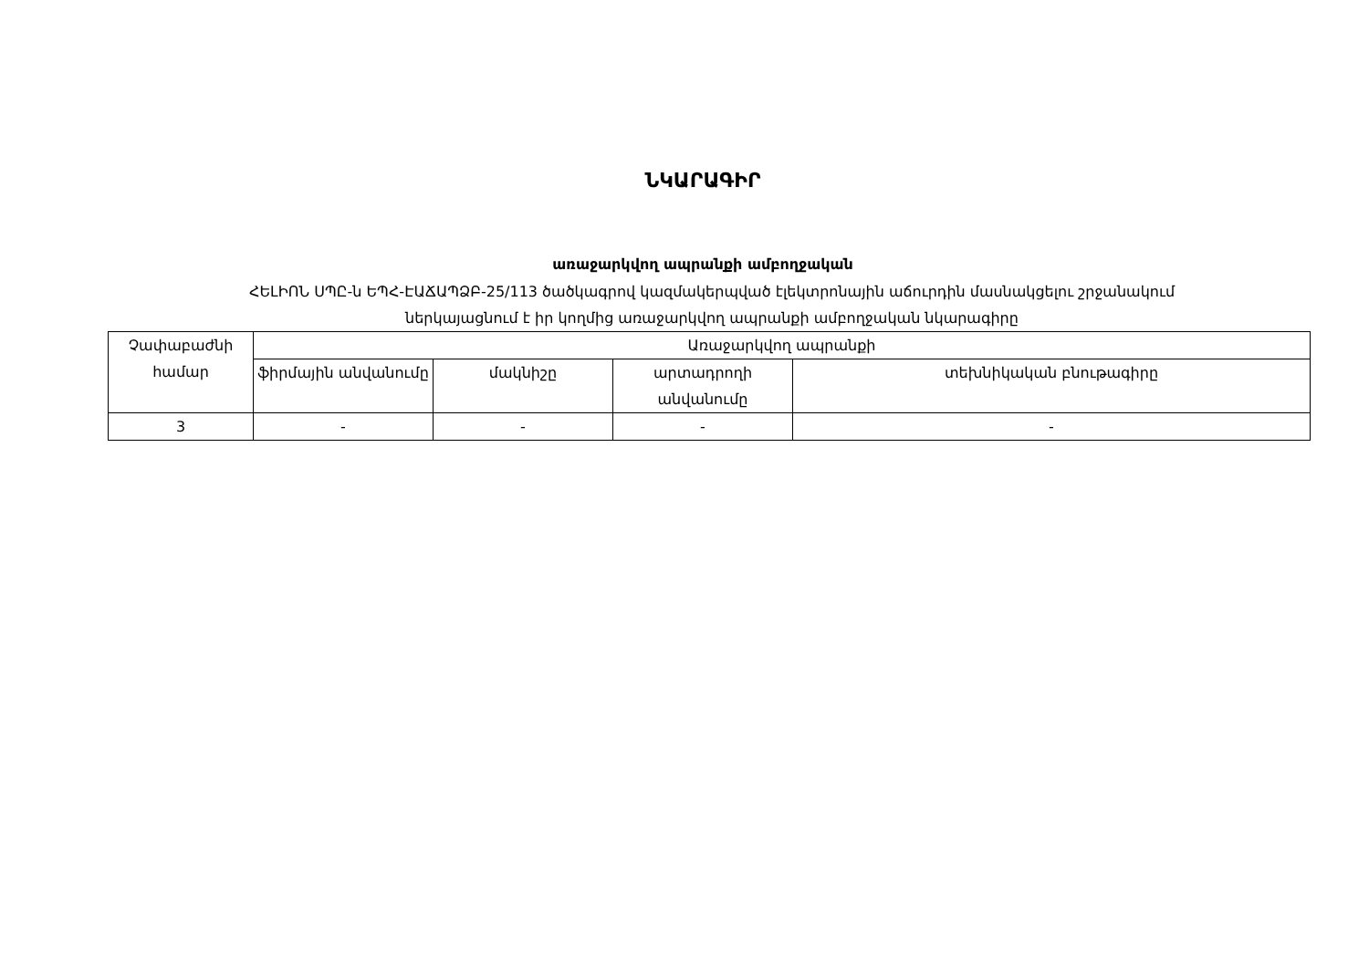ՆԿԱՐԱԳԻՐ
առաջարկվող ապրանքի ամբողջական
ՀԵԼԻՈՆ ՍՊԸ-ն ԵՊՀ-ԷԱՃԱՊՁԲ-25/113 ծածկագրով կազմակերպված էլեկտրոնային աճուրդին մասնակցելու շրջանակում
ներկայացնում է իր կողմից առաջարկվող ապրանքի ամբողջական նկարագիրը
| Չափաբաժնի համար | Առաջարկվող ապրանքի | | | |
| | ֆիրմային անվանումը | մակնիշը | արտադրողի անվանումը | տեխնիկական բնութագիրը |
| 3 | - | - | - | - |